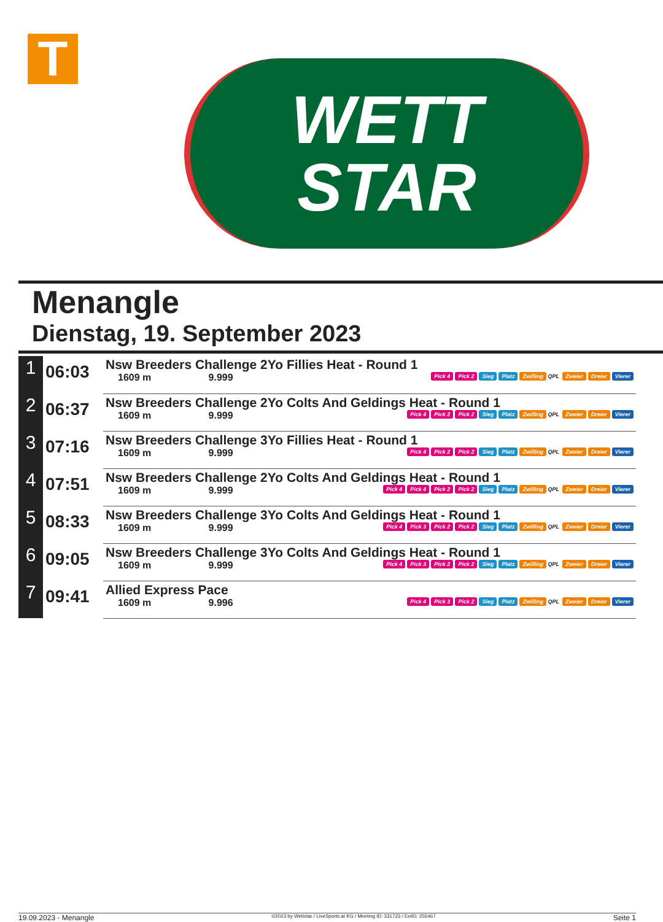T
WETT
STAR
Menangle
Dienstag, 19. September 2023
| 1 | 06:03 | Nsw Breeders Challenge 2Yo Fillies Heat - Round 1 1609 m 9.999 Pick 4 Pick 2 Sieg Platz Zwilling QPL Zweier Dreier Vierer |
| 2 | 06:37 | Nsw Breeders Challenge 2Yo Colts And Geldings Heat - Round 1 1609 m 9.999 Pick 4 Pick 2 Pick 2 Sieg Platz Zwilling QPL Zweier Dreier Vierer |
| 3 | 07:16 | Nsw Breeders Challenge 3Yo Fillies Heat - Round 1 1609 m 9.999 Pick 4 Pick 2 Pick 2 Sieg Platz Zwilling QPL Zweier Dreier Vierer |
| 4 | 07:51 | Nsw Breeders Challenge 2Yo Colts And Geldings Heat - Round 1 1609 m 9.999 Pick 4 Pick 4 Pick 2 Pick 2 Sieg Platz Zwilling QPL Zweier Dreier Vierer |
| 5 | 08:33 | Nsw Breeders Challenge 3Yo Colts And Geldings Heat - Round 1 1609 m 9.999 Pick 4 Pick 3 Pick 2 Pick 2 Sieg Platz Zwilling QPL Zweier Dreier Vierer |
| 6 | 09:05 | Nsw Breeders Challenge 3Yo Colts And Geldings Heat - Round 1 1609 m 9.999 Pick 4 Pick 3 Pick 2 Pick 2 Sieg Platz Zwilling QPL Zweier Dreier Vierer |
| 7 | 09:41 | Allied Express Pace 1609 m 9.996 Pick 4 Pick 3 Pick 2 Sieg Platz Zwilling QPL Zweier Dreier Vierer |
19.09.2023 - Menangle ©2023 by Wettstar / LiveSports.at KG / Meeting ID: 331723 / ExtID: 255467 Seite 1